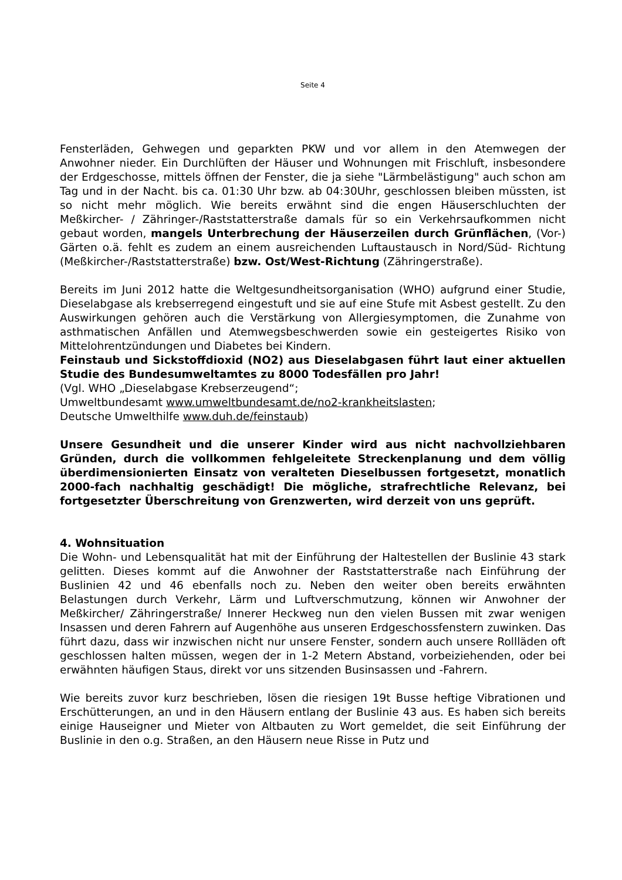Seite 4
Fensterläden, Gehwegen und geparkten PKW und vor allem in den Atemwegen der Anwohner nieder. Ein Durchlüften der Häuser und Wohnungen mit Frischluft, insbesondere der Erdgeschosse, mittels öffnen der Fenster, die ja siehe "Lärmbelästigung" auch schon am Tag und in der Nacht. bis ca. 01:30 Uhr bzw. ab 04:30Uhr, geschlossen bleiben müssten, ist so nicht mehr möglich. Wie bereits erwähnt sind die engen Häuserschluchten der Meßkircher- / Zähringer-/Raststatterstraße damals für so ein Verkehrsaufkommen nicht gebaut worden, mangels Unterbrechung der Häuserzeilen durch Grünflächen, (Vor-) Gärten o.ä. fehlt es zudem an einem ausreichenden Luftaustausch in Nord/Süd- Richtung (Meßkircher-/Raststatterstraße) bzw. Ost/West-Richtung (Zähringerstraße).
Bereits im Juni 2012 hatte die Weltgesundheitsorganisation (WHO) aufgrund einer Studie, Dieselabgase als krebserregend eingestuft und sie auf eine Stufe mit Asbest gestellt. Zu den Auswirkungen gehören auch die Verstärkung von Allergiesymptomen, die Zunahme von asthmatischen Anfällen und Atemwegsbeschwerden sowie ein gesteigertes Risiko von Mittelohrentzündungen und Diabetes bei Kindern.
Feinstaub und Sickstoffdioxid (NO2) aus Dieselabgasen führt laut einer aktuellen Studie des Bundesumweltamtes zu 8000 Todesfällen pro Jahr!
(Vgl. WHO „Dieselabgase Krebserzeugend“;
Umweltbundesamt www.umweltbundesamt.de/no2-krankheitslasten;
Deutsche Umwelthilfe www.duh.de/feinstaub)
Unsere Gesundheit und die unserer Kinder wird aus nicht nachvollziehbaren Gründen, durch die vollkommen fehlgeleitete Streckenplanung und dem völlig überdimensionierten Einsatz von veralteten Dieselbussen fortgesetzt, monatlich 2000-fach nachhaltig geschädigt! Die mögliche, strafrechtliche Relevanz, bei fortgesetzter Überschreitung von Grenzwerten, wird derzeit von uns geprüft.
4. Wohnsituation
Die Wohn- und Lebensqualität hat mit der Einführung der Haltestellen der Buslinie 43 stark gelitten. Dieses kommt auf die Anwohner der Raststatterstraße nach Einführung der Buslinien 42 und 46 ebenfalls noch zu. Neben den weiter oben bereits erwähnten Belastungen durch Verkehr, Lärm und Luftverschmutzung, können wir Anwohner der Meßkircher/ Zähringerstraße/ Innerer Heckweg nun den vielen Bussen mit zwar wenigen Insassen und deren Fahrern auf Augenhöhe aus unseren Erdgeschossfenstern zuwinken. Das führt dazu, dass wir inzwischen nicht nur unsere Fenster, sondern auch unsere Rollläden oft geschlossen halten müssen, wegen der in 1-2 Metern Abstand, vorbeiziehenden, oder bei erwähnten häufigen Staus, direkt vor uns sitzenden Businsassen und -Fahrern.
Wie bereits zuvor kurz beschrieben, lösen die riesigen 19t Busse heftige Vibrationen und Erschütterungen, an und in den Häusern entlang der Buslinie 43 aus. Es haben sich bereits einige Hauseigner und Mieter von Altbauten zu Wort gemeldet, die seit Einführung der Buslinie in den o.g. Straßen, an den Häusern neue Risse in Putz und